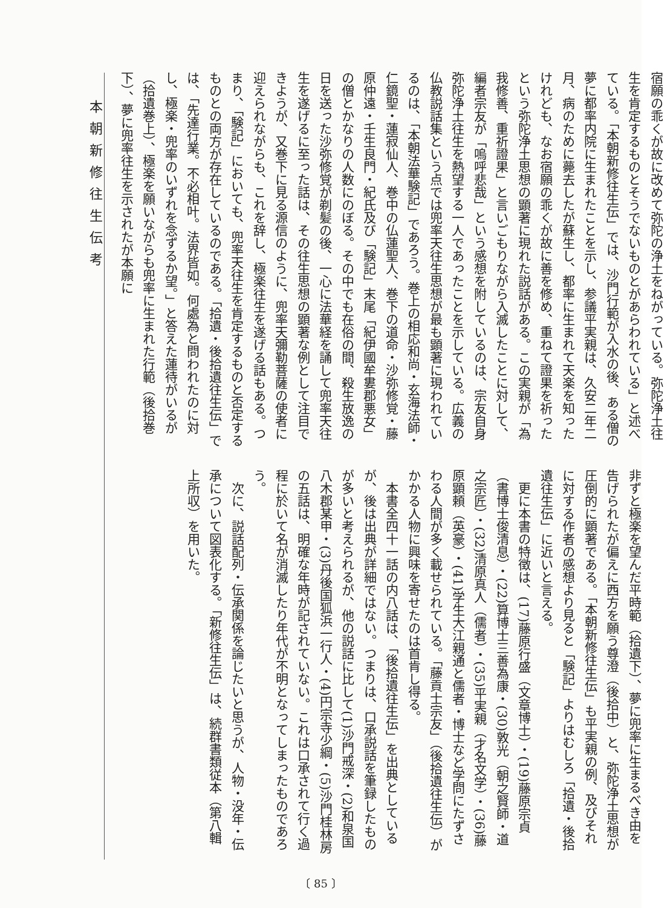本朝新修往生伝考
宿願の乖くが故に改めて弥陀の浄土をねがっている。弥陀浄土往生を肯定するものとそうでないものとがあらわれている」と述べている。「本朝新修往生伝」では、沙門行範が入水の後、ある僧の夢に都率内院に生まれたことを示し、参議平実親は、久安二年二月、病のために薨去したが蘇生し、都率に生まれて天楽を知ったけれども、なお宿願の乖くが故に善を修め、重ねて證果を祈ったという弥陀浄土思想の顕著に現れた説話がある。この実親が「為我修善、重祈證果」と言いごもりながら入滅したことに対して、編者宗友が「嗚呼悲哉」という感想を附しているのは、宗友自身弥陀浄土往生を熱望する一人であったことを示している。広義の仏教説話集という点では兜率天往生思想が最も顕著に現われているのは、「本朝法華験記」であろう。巻上の相応和尚・玄海法師・仁鏡聖・蓮寂仙人、巻中の仏蓮聖人、巻下の道命・沙弥修覚・藤原仲遠・壬生良門・紀氏及び「験記」末尾「紀伊國牟婁郡悪女」の僧とかなりの人数にのぼる。その中でも在俗の間、殺生放逸の日を送った沙弥修覚が剃髪の後、一心に法華経を誦して兜率天往生を遂げるに至った話は、その往生思想の顕著な例として注目できようが、又巻下に見る源信のように、兜率天彌勒菩薩の使者に迎えられながらも、これを辞し、極楽往生を遂げる話もある。つまり、「験記」においても、兜率天往生を肯定するものと否定するものとの両方が存在しているのである。「拾遺・後拾遺往生伝」では、「先達行業。不必相叶。法界皆如。何處為と問われたのに対し、極楽・兜率のいずれを念ずるか望。」と答えた蓮待がいるが（拾遺巻上）、極楽を願いながらも兜率に生まれた行範（後拾巻下）、夢に兜率往生を示されたが本願に
非ずと極楽を望んだ平時範（拾遺下）、夢に兜率に生まるべき由を告げられたが偏えに西方を願う尊澄（後拾中）と、弥陀浄土思想が圧倒的に顕著である。「本朝新修往生伝」も平実親の例、及びそれに対する作者の感想より見ると「験記」よりはむしろ「拾遺・後拾遺往生伝」に近いと言える。
　更に本書の特徴は、(17)藤原行盛（文章博士）・(19)藤原宗貞（書博士俊清息）・(22)算博士三善為康・(30)敦光（朝之賢師・道之宗匠）・(32)清原真人（儒者）・(35)平実親（才名文学）・(36)藤原顕頼（英豪）・(41)学生大江親通と儒者・博士など学問にたずさわる人間が多く載せられている。「藤貢士宗友」（後拾遺往生伝）がかかる人物に興味を寄せたのは首肯し得る。
　本書全四十一話の内八話は、「後拾遺往生伝」を出典としているが、後は出典が詳細ではない。つまりは、口承説話を筆録したものが多いと考えられるが、他の説話に比して(1)沙門戒深・(2)和泉国八木郡某甲・(3)丹後国狐浜一行人・(4)円宗寺少綱・(5)沙門桂林房の五話は、明確な年時が記されていない。これは口承されて行く過程に於いて名が消滅したり年代が不明となってしまったものであろう。
　次に、説話配列・伝承関係を論じたいと思うが、人物・没年・伝承について図表化する。「新修往生伝」は、続群書類従本（第八輯上所収）を用いた。
〔 85 〕